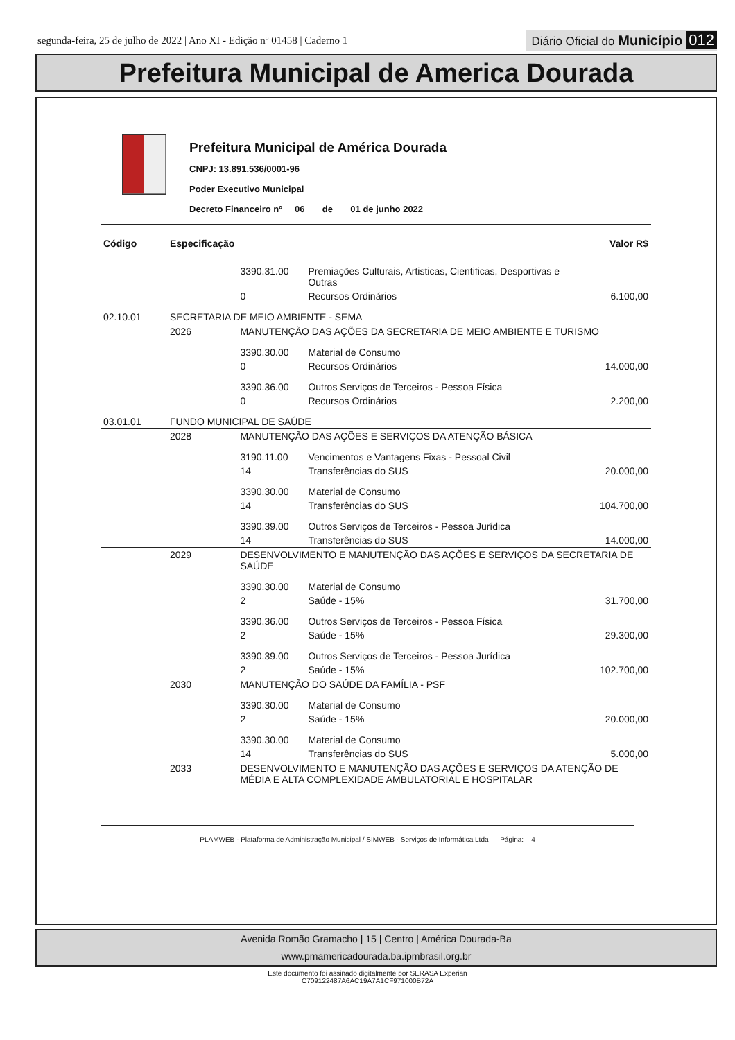segunda-feira, 25 de julho de 2022 | Ano XI - Edição nº 01458 | Caderno 1
Diário Oficial do Município 012
Prefeitura Municipal de America Dourada
Prefeitura Municipal de América Dourada
CNPJ: 13.891.536/0001-96
Poder Executivo Municipal
Decreto Financeiro nº 06 de 01 de junho 2022
| Código | Especificação | | | Valor R$ |
| --- | --- | --- | --- | --- |
| | | 3390.31.00 | Premiações Culturais, Artisticas, Cientificas, Desportivas e Outras | |
| | | 0 | Recursos Ordinários | 6.100,00 |
| 02.10.01 | SECRETARIA DE MEIO AMBIENTE - SEMA | | | |
| | 2026 | MANUTENÇÃO DAS AÇÕES DA SECRETARIA DE MEIO AMBIENTE E TURISMO | | |
| | | 3390.30.00 | Material de Consumo | |
| | | 0 | Recursos Ordinários | 14.000,00 |
| | | 3390.36.00 | Outros Serviços de Terceiros - Pessoa Física | |
| | | 0 | Recursos Ordinários | 2.200,00 |
| 03.01.01 | FUNDO MUNICIPAL DE SAÚDE | | | |
| | 2028 | MANUTENÇÃO DAS AÇÕES E SERVIÇOS DA ATENÇÃO BÁSICA | | |
| | | 3190.11.00 | Vencimentos e Vantagens Fixas - Pessoal Civil | |
| | | 14 | Transferências do SUS | 20.000,00 |
| | | 3390.30.00 | Material de Consumo | |
| | | 14 | Transferências do SUS | 104.700,00 |
| | | 3390.39.00 | Outros Serviços de Terceiros - Pessoa Jurídica | |
| | | 14 | Transferências do SUS | 14.000,00 |
| | 2029 | DESENVOLVIMENTO E MANUTENÇÃO DAS AÇÕES E SERVIÇOS DA SECRETARIA DE SAÚDE | | |
| | | 3390.30.00 | Material de Consumo | |
| | | 2 | Saúde - 15% | 31.700,00 |
| | | 3390.36.00 | Outros Serviços de Terceiros - Pessoa Física | |
| | | 2 | Saúde - 15% | 29.300,00 |
| | | 3390.39.00 | Outros Serviços de Terceiros - Pessoa Jurídica | |
| | | 2 | Saúde - 15% | 102.700,00 |
| | 2030 | MANUTENÇÃO DO SAÚDE DA FAMÍLIA - PSF | | |
| | | 3390.30.00 | Material de Consumo | |
| | | 2 | Saúde - 15% | 20.000,00 |
| | | 3390.30.00 | Material de Consumo | |
| | | 14 | Transferências do SUS | 5.000,00 |
| | 2033 | DESENVOLVIMENTO E MANUTENÇÃO DAS AÇÕES E SERVIÇOS DA ATENÇÃO DE MÉDIA E ALTA COMPLEXIDADE AMBULATORIAL E HOSPITALAR | | |
PLAMWEB - Plataforma de Administração Municipal / SIMWEB - Serviços de Informática Ltda Página: 4
Avenida Romão Gramacho | 15 | Centro | América Dourada-Ba
www.pmamericadourada.ba.ipmbrasil.org.br
Este documento foi assinado digitalmente por SERASA Experian
C709122487A6AC19A7A1CF971000B72A